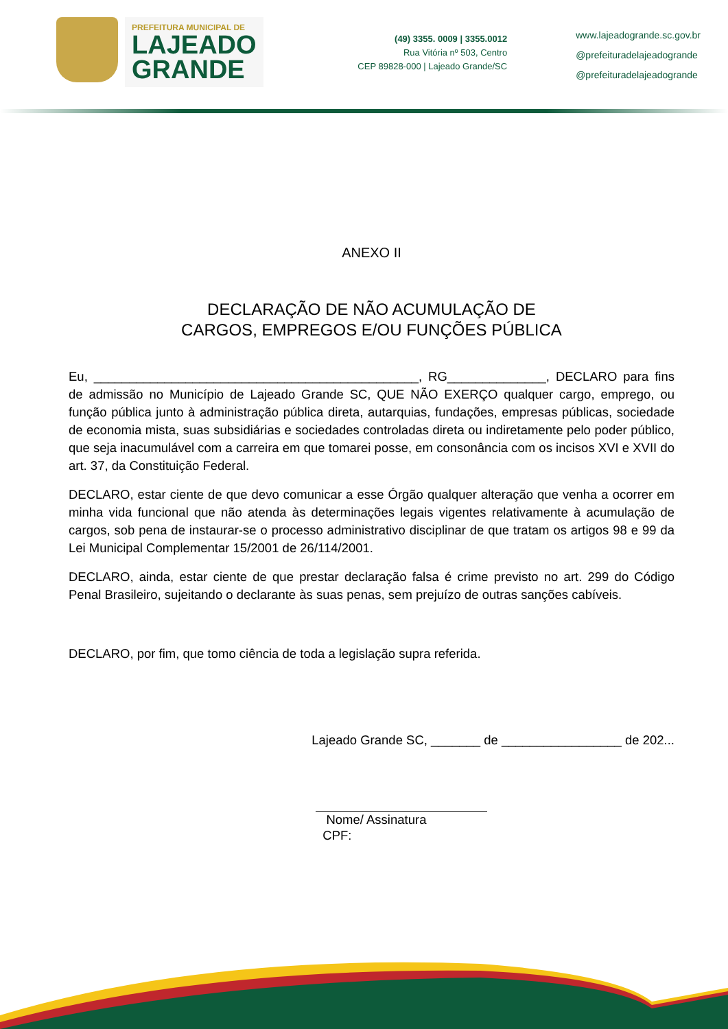PREFEITURA MUNICIPAL DE
LAJEADO
GRANDE
(49) 3355. 0009 | 3355.0012
Rua Vitória nº 503, Centro
CEP 89828-000 | Lajeado Grande/SC
www.lajeadogrande.sc.gov.br
@prefeituradelajeadogrande
@prefeituradelajeadogrande
ANEXO II
DECLARAÇÃO DE NÃO ACUMULAÇÃO DE
CARGOS, EMPREGOS E/OU FUNÇÕES PÚBLICA
Eu, ______________________________________________, RG______________, DECLARO para fins de admissão no Município de Lajeado Grande SC, QUE NÃO EXERÇO qualquer cargo, emprego, ou função pública junto à administração pública direta, autarquias, fundações, empresas públicas, sociedade de economia mista, suas subsidiárias e sociedades controladas direta ou indiretamente pelo poder público, que seja inacumulável com a carreira em que tomarei posse, em consonância com os incisos XVI e XVII do art. 37, da Constituição Federal.
DECLARO, estar ciente de que devo comunicar a esse Órgão qualquer alteração que venha a ocorrer em minha vida funcional que não atenda às determinações legais vigentes relativamente à acumulação de cargos, sob pena de instaurar-se o processo administrativo disciplinar de que tratam os artigos 98 e 99 da Lei Municipal Complementar 15/2001 de 26/114/2001.
DECLARO, ainda, estar ciente de que prestar declaração falsa é crime previsto no art. 299 do Código Penal Brasileiro, sujeitando o declarante às suas penas, sem prejuízo de outras sanções cabíveis.
DECLARO, por fim, que tomo ciência de toda a legislação supra referida.
Lajeado Grande SC, _______ de _________________ de 202...
Nome/ Assinatura
CPF: